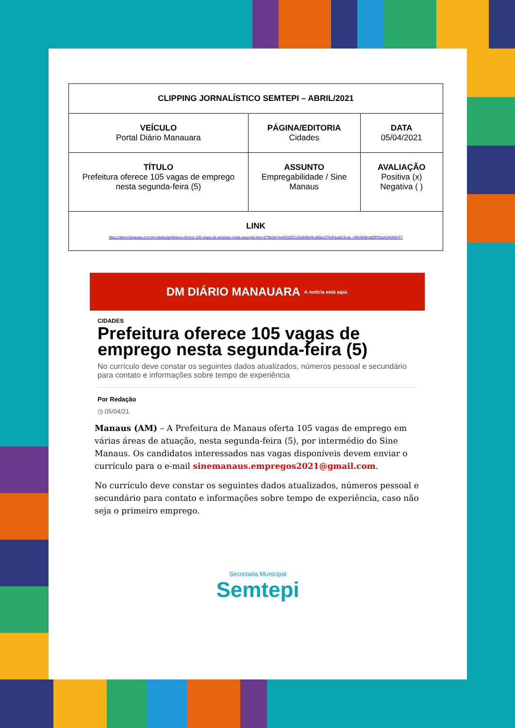| CLIPPING JORNALÍSTICO SEMTEPI – ABRIL/2021 | | |
| VEÍCULO Portal Diário Manauara | PÁGINA/EDITORIA Cidades | DATA 05/04/2021 |
| TÍTULO Prefeitura oferece 105 vagas de emprego nesta segunda-feira (5) | ASSUNTO Empregabilidade / Sine Manaus | AVALIAÇÃO Positiva (x) Negativa ( ) |
| LINK https://diariomanauara.com.br/cidades/prefeitura-oferece-105-vagas-de-emprego-nesta-segunda-feira-5/?fbclid=IwAR20GCUGwEi0bHlLwB5yv3TKrPaugW3Lws_UMrAE9lmqfOPDSg42A6XMnTY | | |
DM DIÁRIO MANAUARA A notícia está aqui.
CIDADES
Prefeitura oferece 105 vagas de emprego nesta segunda-feira (5)
No currículo deve constar os seguintes dados atualizados, números pessoal e secundário para contato e informações sobre tempo de experiência
Por Redação
◷ 05/04/21
Manaus (AM) – A Prefeitura de Manaus oferta 105 vagas de emprego em várias áreas de atuação, nesta segunda-feira (5), por intermédio do Sine Manaus. Os candidatos interessados nas vagas disponíveis devem enviar o currículo para o e-mail sinemanaus.empregos2021@gmail.com.
No currículo deve constar os seguintes dados atualizados, números pessoal e secundário para contato e informações sobre tempo de experiência, caso não seja o primeiro emprego.
Secretaria Municipal
Semtepi